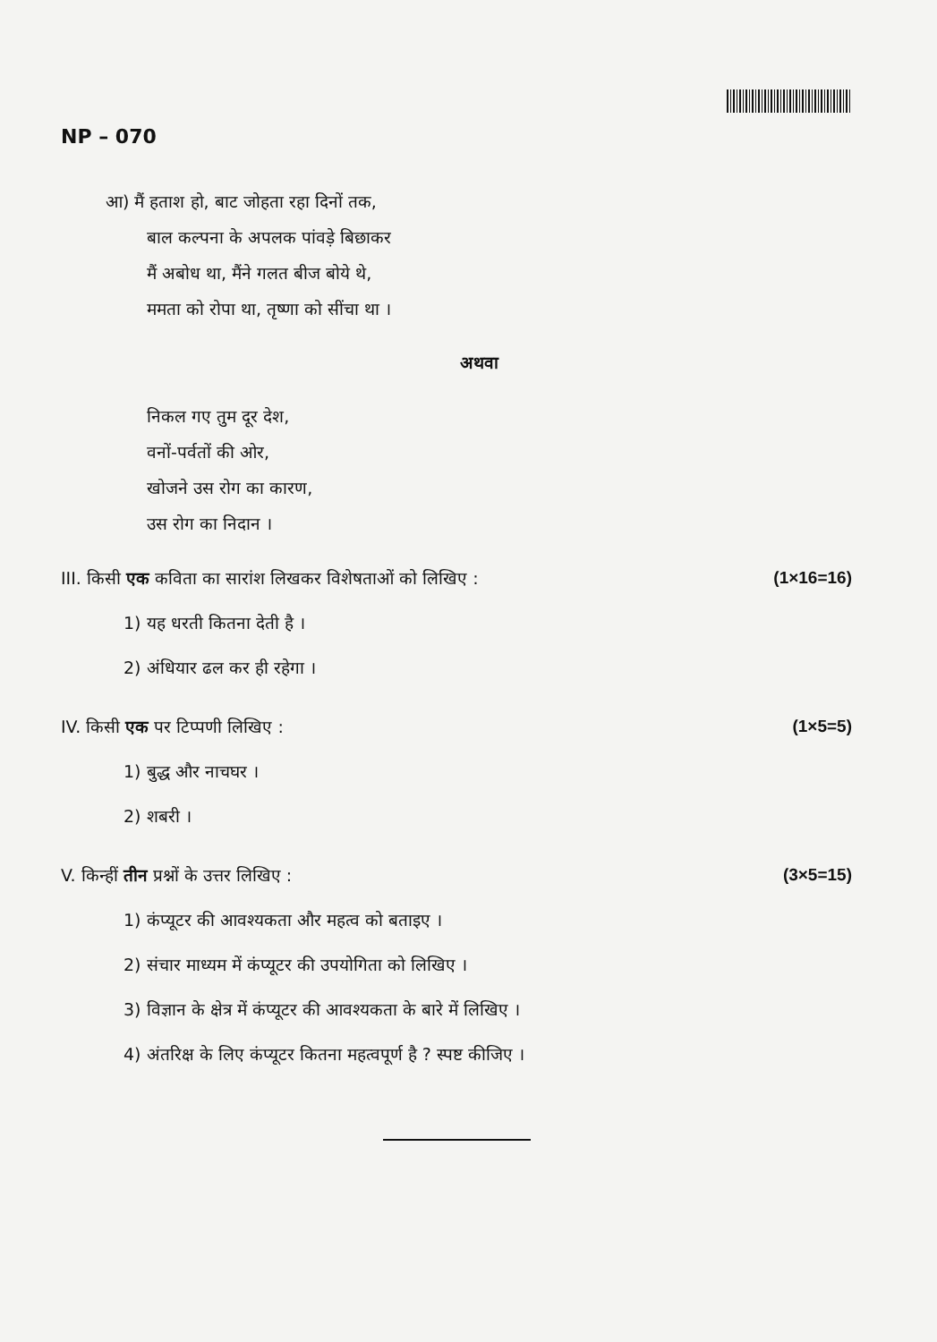NP – 070
आ) मैं हताश हो, बाट जोहता रहा दिनों तक,
बाल कल्पना के अपलक पांवड़े बिछाकर
मैं अबोध था, मैंने गलत बीज बोये थे,
ममता को रोपा था, तृष्णा को सींचा था ।
अथवा
निकल गए तुम दूर देश,
वनों-पर्वतों की ओर,
खोजने उस रोग का कारण,
उस रोग का निदान ।
III. किसी एक कविता का सारांश लिखकर विशेषताओं को लिखिए : (1×16=16)
1) यह धरती कितना देती है ।
2) अंधियार ढल कर ही रहेगा ।
IV. किसी एक पर टिप्पणी लिखिए : (1×5=5)
1) बुद्ध और नाचघर ।
2) शबरी ।
V. किन्हीं तीन प्रश्नों के उत्तर लिखिए : (3×5=15)
1) कंप्यूटर की आवश्यकता और महत्व को बताइए ।
2) संचार माध्यम में कंप्यूटर की उपयोगिता को लिखिए ।
3) विज्ञान के क्षेत्र में कंप्यूटर की आवश्यकता के बारे में लिखिए ।
4) अंतरिक्ष के लिए कंप्यूटर कितना महत्वपूर्ण है ? स्पष्ट कीजिए ।